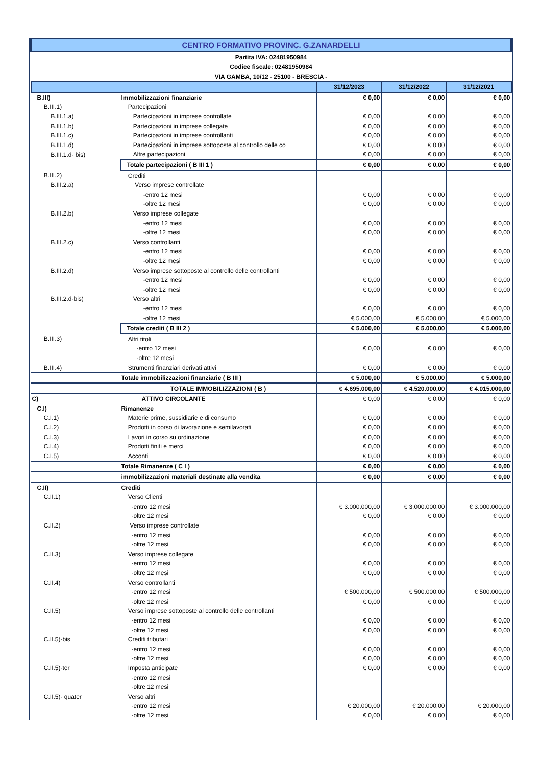| CENTRO FORMATIVO PROVINC. G.ZANARDELLI | | | | |
| Partita IVA: 02481950984 | | | | |
| Codice fiscale: 02481950984 | | | | |
| VIA GAMBA, 10/12 - 25100 - BRESCIA - | | | | |
| | | 31/12/2023 | 31/12/2022 | 31/12/2021 |
| B.III) | Immobilizzazioni finanziarie | € 0,00 | € 0,00 | € 0,00 |
| B.III.1) | Partecipazioni | | | |
| B.III.1.a) | Partecipazioni in imprese controllate | € 0,00 | € 0,00 | € 0,00 |
| B.III.1.b) | Partecipazioni in imprese collegate | € 0,00 | € 0,00 | € 0,00 |
| B.III.1.c) | Partecipazioni in imprese controllanti | € 0,00 | € 0,00 | € 0,00 |
| B.III.1.d) | Partecipazioni in imprese sottoposte al controllo delle co | € 0,00 | € 0,00 | € 0,00 |
| B.III.1.d- bis) | Altre partecipazioni | € 0,00 | € 0,00 | € 0,00 |
| | Totale partecipazioni ( B III 1 ) | € 0,00 | € 0,00 | € 0,00 |
| B.III.2) | Crediti | | | |
| B.III.2.a) | Verso imprese controllate | | | |
| | -entro 12 mesi | € 0,00 | € 0,00 | € 0,00 |
| | -oltre 12 mesi | € 0,00 | € 0,00 | € 0,00 |
| B.III.2.b) | Verso imprese collegate | | | |
| | -entro 12 mesi | € 0,00 | € 0,00 | € 0,00 |
| | -oltre 12 mesi | € 0,00 | € 0,00 | € 0,00 |
| B.III.2.c) | Verso controllanti | | | |
| | -entro 12 mesi | € 0,00 | € 0,00 | € 0,00 |
| | -oltre 12 mesi | € 0,00 | € 0,00 | € 0,00 |
| B.III.2.d) | Verso imprese sottoposte al controllo delle controllanti | | | |
| | -entro 12 mesi | € 0,00 | € 0,00 | € 0,00 |
| | -oltre 12 mesi | € 0,00 | € 0,00 | € 0,00 |
| B.III.2.d-bis) | Verso altri | | | |
| | -entro 12 mesi | € 0,00 | € 0,00 | € 0,00 |
| | -oltre 12 mesi | € 5.000,00 | € 5.000,00 | € 5.000,00 |
| | Totale crediti ( B III 2 ) | € 5.000,00 | € 5.000,00 | € 5.000,00 |
| B.III.3) | Altri titoli | | | |
| | -entro 12 mesi | € 0,00 | € 0,00 | € 0,00 |
| | -oltre 12 mesi | | | |
| B.III.4) | Strumenti finanziari derivati attivi | € 0,00 | € 0,00 | € 0,00 |
| | Totale immobilizzazioni finanziarie ( B III ) | € 5.000,00 | € 5.000,00 | € 5.000,00 |
| | TOTALE IMMOBILIZZAZIONI ( B ) | € 4.695.000,00 | € 4.520.000,00 | € 4.015.000,00 |
| C) | ATTIVO CIRCOLANTE | € 0,00 | € 0,00 | € 0,00 |
| C.I) | Rimanenze | | | |
| C.I.1) | Materie prime, sussidiarie e di consumo | € 0,00 | € 0,00 | € 0,00 |
| C.I.2) | Prodotti in corso di lavorazione e semilavorati | € 0,00 | € 0,00 | € 0,00 |
| C.I.3) | Lavori in corso su ordinazione | € 0,00 | € 0,00 | € 0,00 |
| C.I.4) | Prodotti finiti e merci | € 0,00 | € 0,00 | € 0,00 |
| C.I.5) | Acconti | € 0,00 | € 0,00 | € 0,00 |
| | Totale Rimanenze ( C I ) | € 0,00 | € 0,00 | € 0,00 |
| | immobilizzazioni materiali destinate alla vendita | € 0,00 | € 0,00 | € 0,00 |
| C.II) | Crediti | | | |
| C.II.1) | Verso Clienti | | | |
| | -entro 12 mesi | € 3.000.000,00 | € 3.000.000,00 | € 3.000.000,00 |
| | -oltre 12 mesi | € 0,00 | € 0,00 | € 0,00 |
| C.II.2) | Verso imprese controllate | | | |
| | -entro 12 mesi | € 0,00 | € 0,00 | € 0,00 |
| | -oltre 12 mesi | € 0,00 | € 0,00 | € 0,00 |
| C.II.3) | Verso imprese collegate | | | |
| | -entro 12 mesi | € 0,00 | € 0,00 | € 0,00 |
| | -oltre 12 mesi | € 0,00 | € 0,00 | € 0,00 |
| C.II.4) | Verso controllanti | | | |
| | -entro 12 mesi | € 500.000,00 | € 500.000,00 | € 500.000,00 |
| | -oltre 12 mesi | € 0,00 | € 0,00 | € 0,00 |
| C.II.5) | Verso imprese sottoposte al controllo delle controllanti | | | |
| | -entro 12 mesi | € 0,00 | € 0,00 | € 0,00 |
| | -oltre 12 mesi | € 0,00 | € 0,00 | € 0,00 |
| C.II.5)-bis | Crediti tributari | | | |
| | -entro 12 mesi | € 0,00 | € 0,00 | € 0,00 |
| | -oltre 12 mesi | € 0,00 | € 0,00 | € 0,00 |
| C.II.5)-ter | Imposta anticipate | € 0,00 | € 0,00 | € 0,00 |
| | -entro 12 mesi | | | |
| | -oltre 12 mesi | | | |
| C.II.5)- quater | Verso altri | | | |
| | -entro 12 mesi | € 20.000,00 | € 20.000,00 | € 20.000,00 |
| | -oltre 12 mesi | € 0,00 | € 0,00 | € 0,00 |